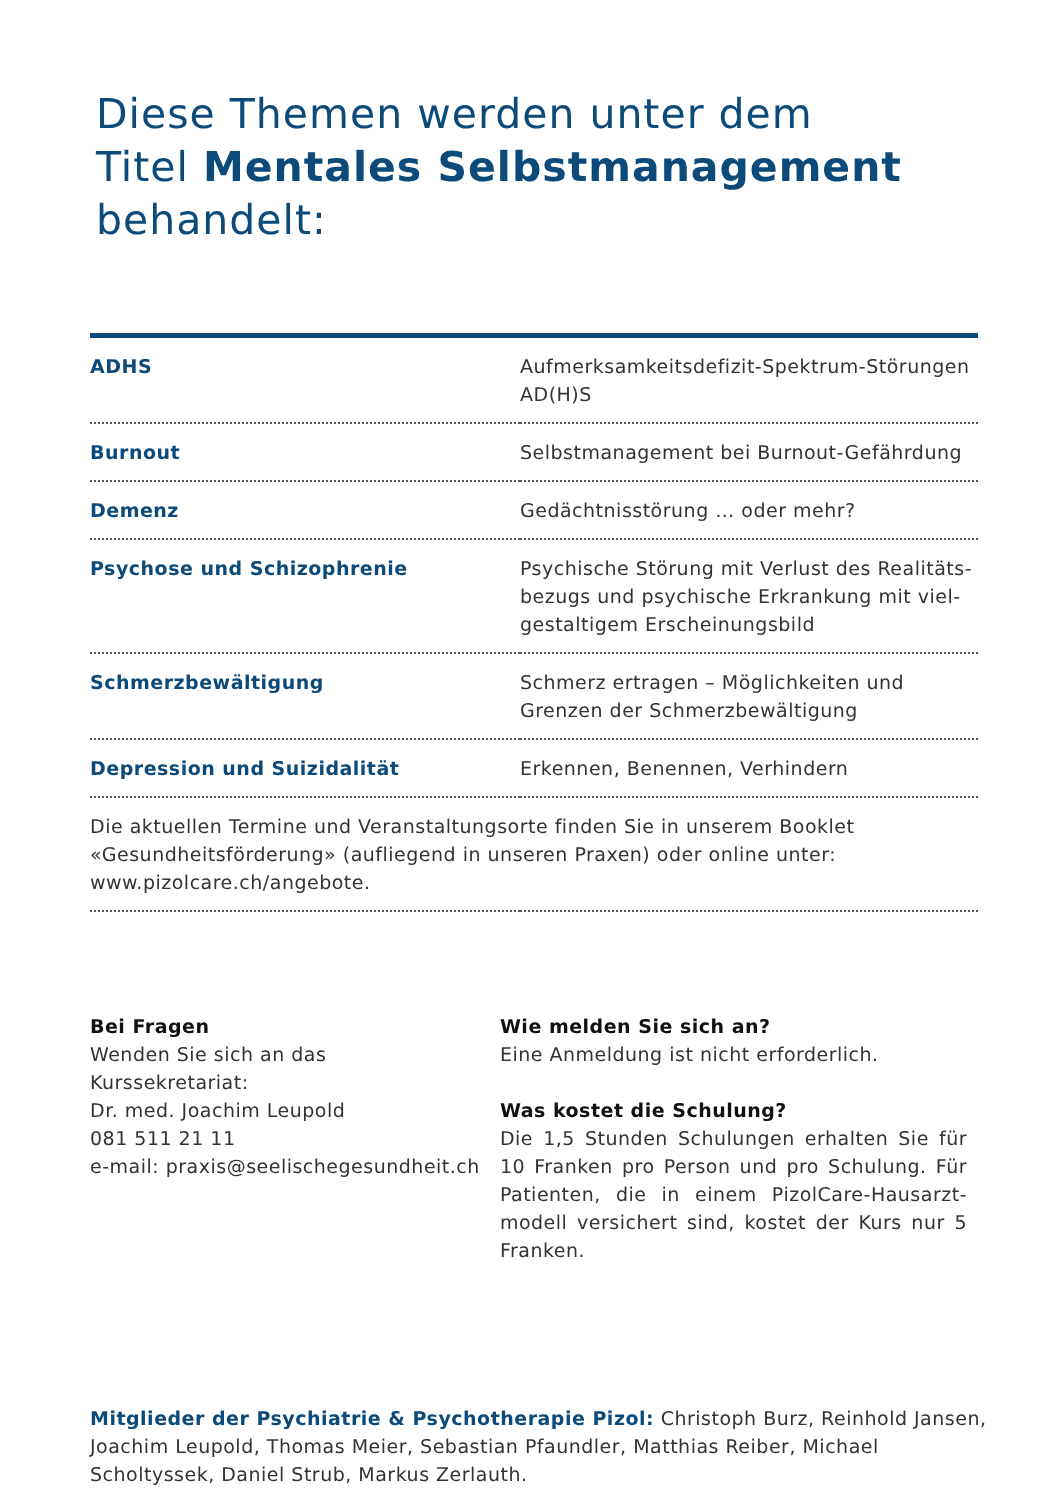Diese Themen werden unter dem
Titel Mentales Selbstmanagement
behandelt:
| ADHS | Aufmerksamkeitsdefizit-Spektrum-Störungen AD(H)S |
| Burnout | Selbstmanagement bei Burnout-Gefährdung |
| Demenz | Gedächtnisstörung … oder mehr? |
| Psychose und Schizophrenie | Psychische Störung mit Verlust des Realitäts-bezugs und psychische Erkrankung mit viel-gestaltigem Erscheinungsbild |
| Schmerzbewältigung | Schmerz ertragen – Möglichkeiten und Grenzen der Schmerzbewältigung |
| Depression und Suizidalität | Erkennen, Benennen, Verhindern |
| Die aktuellen Termine und Veranstaltungsorte finden Sie in unserem Booklet «Gesundheitsförderung» (aufliegend in unseren Praxen) oder online unter: www.pizolcare.ch/angebote. | |
Bei Fragen
Wenden Sie sich an das
Kurssekretariat:
Dr. med. Joachim Leupold
081 511 21 11
e-mail: praxis@seelischegesundheit.ch
Wie melden Sie sich an?
Eine Anmeldung ist nicht erforderlich.
Was kostet die Schulung?
Die 1,5 Stunden Schulungen erhalten Sie für 10 Franken pro Person und pro Schulung. Für Patienten, die in einem PizolCare-Hausarzt-modell versichert sind, kostet der Kurs nur 5 Franken.
Mitglieder der Psychiatrie & Psychotherapie Pizol: Christoph Burz, Reinhold Jansen, Joachim Leupold, Thomas Meier, Sebastian Pfaundler, Matthias Reiber, Michael Scholtyssek, Daniel Strub, Markus Zerlauth.